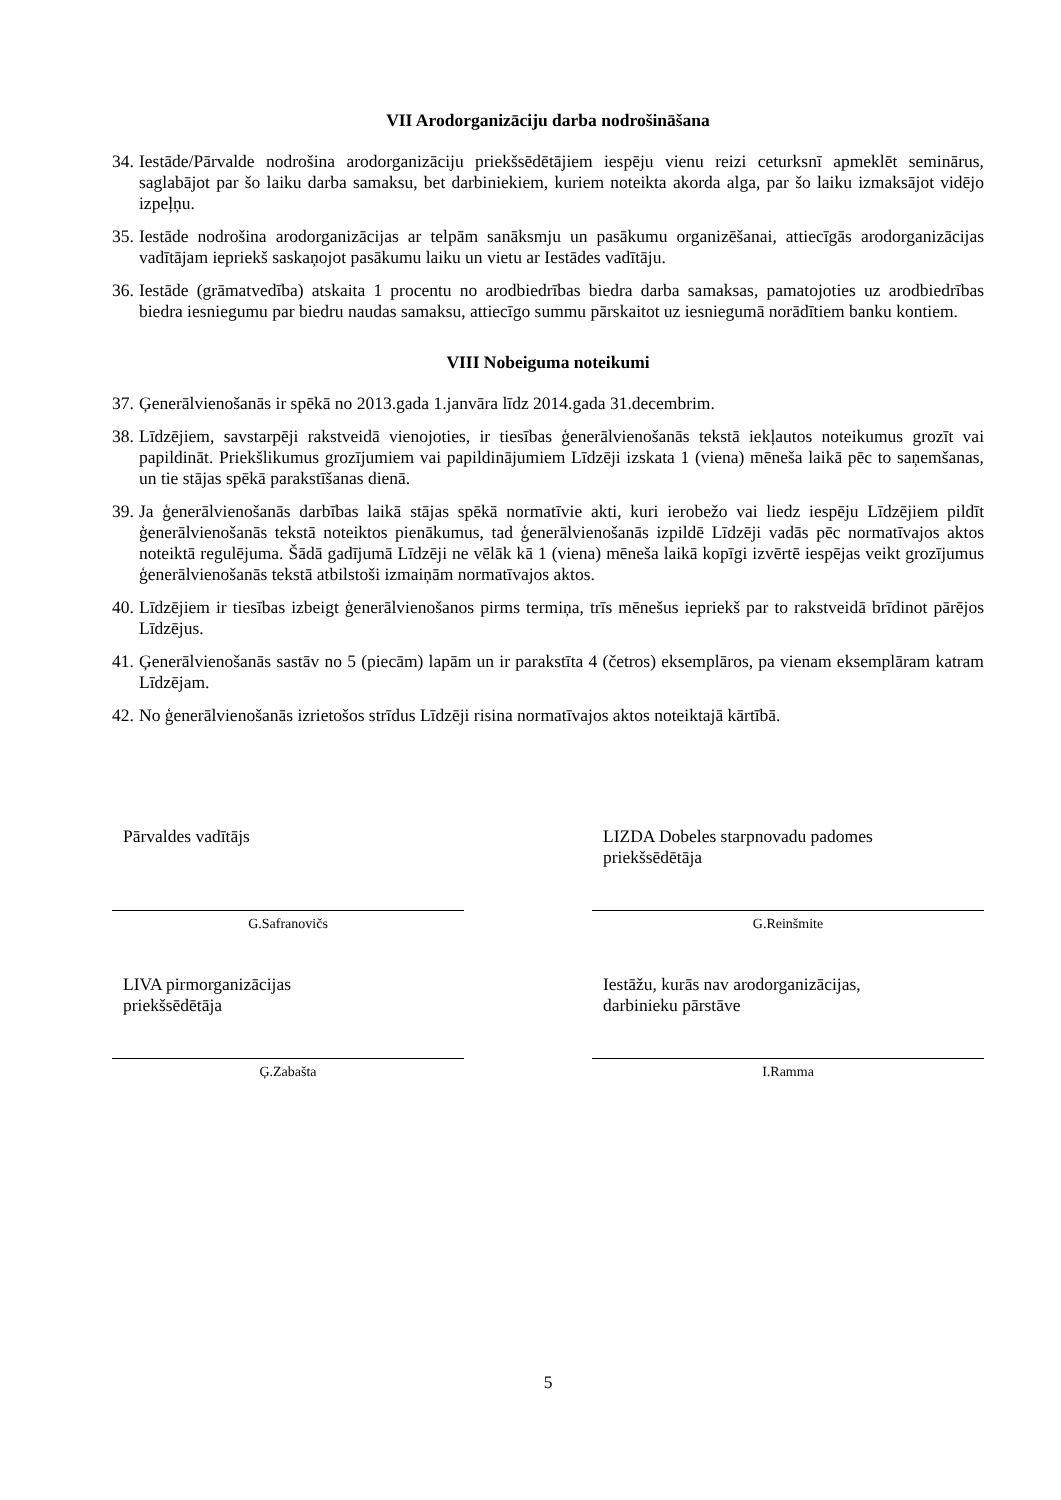VII Arodorganizāciju darba nodrošināšana
34. Iestāde/Pārvalde nodrošina arodorganizāciju priekšsēdētājiem iespēju vienu reizi ceturksnī apmeklēt seminārus, saglabājot par šo laiku darba samaksu, bet darbiniekiem, kuriem noteikta akorda alga, par šo laiku izmaksājot vidējo izpeļņu.
35. Iestāde nodrošina arodorganizācijas ar telpām sanāksmju un pasākumu organizēšanai, attiecīgās arodorganizācijas vadītājam iepriekš saskaņojot pasākumu laiku un vietu ar Iestādes vadītāju.
36. Iestāde (grāmatvedība) atskaita 1 procentu no arodbiedrības biedra darba samaksas, pamatojoties uz arodbiedrības biedra iesniegumu par biedru naudas samaksu, attiecīgo summu pārskaitot uz iesniegumā norādītiem banku kontiem.
VIII Nobeiguma noteikumi
37. Ģenerālvienošanās ir spēkā no 2013.gada 1.janvāra līdz 2014.gada 31.decembrim.
38. Līdzējiem, savstarpēji rakstveidā vienojoties, ir tiesības ģenerālvienošanās tekstā iekļautos noteikumus grozīt vai papildināt. Priekšlikumus grozījumiem vai papildinājumiem Līdzēji izskata 1 (viena) mēneša laikā pēc to saņemšanas, un tie stājas spēkā parakstīšanas dienā.
39. Ja ģenerālvienošanās darbības laikā stājas spēkā normatīvie akti, kuri ierobežo vai liedz iespēju Līdzējiem pildīt ģenerālvienošanās tekstā noteiktos pienākumus, tad ģenerālvienošanās izpildē Līdzēji vadās pēc normatīvajos aktos noteiktā regulējuma. Šādā gadījumā Līdzēji ne vēlāk kā 1 (viena) mēneša laikā kopīgi izvērtē iespējas veikt grozījumus ģenerālvienošanās tekstā atbilstoši izmaiņām normatīvajos aktos.
40. Līdzējiem ir tiesības izbeigt ģenerālvienošanos pirms termiņa, trīs mēnešus iepriekš par to rakstveidā brīdinot pārējos Līdzējus.
41. Ģenerālvienošanās sastāv no 5 (piecām) lapām un ir parakstīta 4 (četros) eksemplāros, pa vienam eksemplāram katram Līdzējam.
42. No ģenerālvienošanās izrietošos strīdus Līdzēji risina normatīvajos aktos noteiktajā kārtībā.
Pārvaldes vadītājs
G.Safranovičs
LIVA pirmorganizācijas
priekšsēdētāja
Ģ.Zabašta
LIZDA Dobeles starpnovadu padomes
priekšsēdētāja
G.Reinšmite
Iestāžu, kurās nav arodorganizācijas,
darbinieku pārstāve
I.Ramma
5